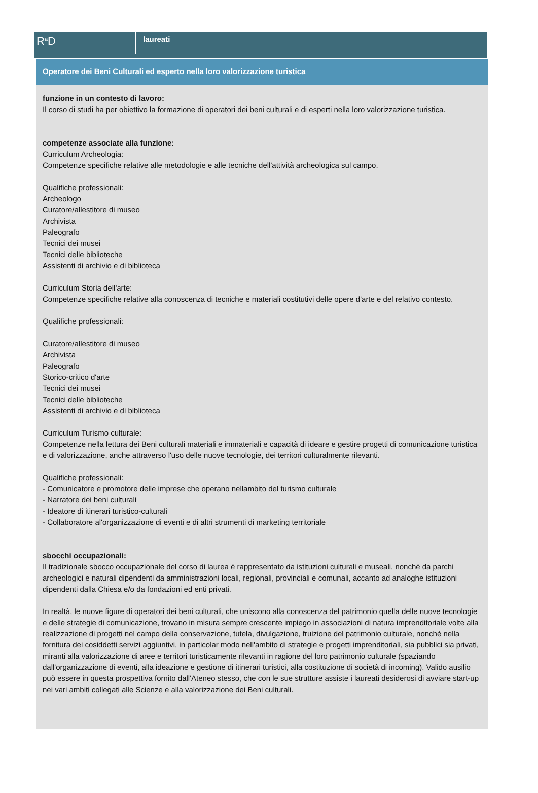R<sup>a</sup>D
laureati
Operatore dei Beni Culturali ed esperto nella loro valorizzazione turistica
funzione in un contesto di lavoro:
Il corso di studi ha per obiettivo la formazione di operatori dei beni culturali e di esperti nella loro valorizzazione turistica.
competenze associate alla funzione:
Curriculum Archeologia:
Competenze specifiche relative alle metodologie e alle tecniche dell'attività archeologica sul campo.
Qualifiche professionali:
Archeologo
Curatore/allestitore di museo
Archivista
Paleografo
Tecnici dei musei
Tecnici delle biblioteche
Assistenti di archivio e di biblioteca
Curriculum Storia dell'arte:
Competenze specifiche relative alla conoscenza di tecniche e materiali costitutivi delle opere d'arte e del relativo contesto.
Qualifiche professionali:
Curatore/allestitore di museo
Archivista
Paleografo
Storico-critico d'arte
Tecnici dei musei
Tecnici delle biblioteche
Assistenti di archivio e di biblioteca
Curriculum Turismo culturale:
Competenze nella lettura dei Beni culturali materiali e immateriali e capacità di ideare e gestire progetti di comunicazione turistica e di valorizzazione, anche attraverso l'uso delle nuove tecnologie, dei territori culturalmente rilevanti.
Qualifiche professionali:
- Comunicatore e promotore delle imprese che operano nellambito del turismo culturale
- Narratore dei beni culturali
- Ideatore di itinerari turistico-culturali
- Collaboratore al'organizzazione di eventi e di altri strumenti di marketing territoriale
sbocchi occupazionali:
Il tradizionale sbocco occupazionale del corso di laurea è rappresentato da istituzioni culturali e museali, nonché da parchi archeologici e naturali dipendenti da amministrazioni locali, regionali, provinciali e comunali, accanto ad analoghe istituzioni dipendenti dalla Chiesa e/o da fondazioni ed enti privati.
In realtà, le nuove figure di operatori dei beni culturali, che uniscono alla conoscenza del patrimonio quella delle nuove tecnologie e delle strategie di comunicazione, trovano in misura sempre crescente impiego in associazioni di natura imprenditoriale volte alla realizzazione di progetti nel campo della conservazione, tutela, divulgazione, fruizione del patrimonio culturale, nonché nella fornitura dei cosiddetti servizi aggiuntivi, in particolar modo nell'ambito di strategie e progetti imprenditoriali, sia pubblici sia privati, miranti alla valorizzazione di aree e territori turisticamente rilevanti in ragione del loro patrimonio culturale (spaziando dall'organizzazione di eventi, alla ideazione e gestione di itinerari turistici, alla costituzione di società di incoming). Valido ausilio può essere in questa prospettiva fornito dall'Ateneo stesso, che con le sue strutture assiste i laureati desiderosi di avviare start-up nei vari ambiti collegati alle Scienze e alla valorizzazione dei Beni culturali.